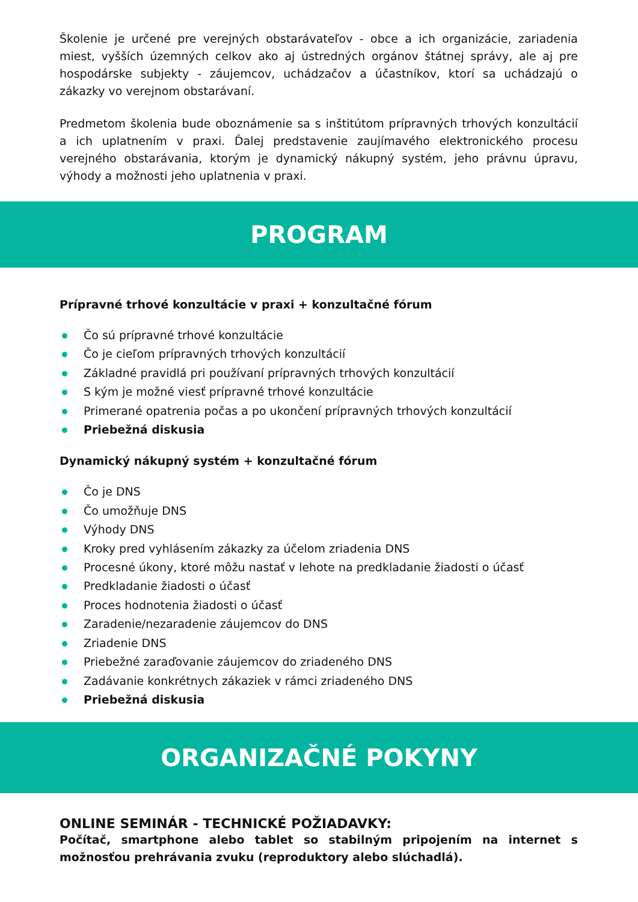Školenie je určené pre verejných obstarávateľov - obce a ich organizácie, zariadenia miest, vyšších územných celkov ako aj ústredných orgánov štátnej správy, ale aj pre hospodárske subjekty - záujemcov, uchádzačov a účastníkov, ktorí sa uchádzajú o zákazky vo verejnom obstarávaní.
Predmetom školenia bude oboznámenie sa s inštitútom prípravných trhových konzultácií a ich uplatnením v praxi. Ďalej predstavenie zaujímavého elektronického procesu verejného obstarávania, ktorým je dynamický nákupný systém, jeho právnu úpravu, výhody a možnosti jeho uplatnenia v praxi.
PROGRAM
Prípravné trhové konzultácie v praxi + konzultačné fórum
Čo sú prípravné trhové konzultácie
Čo je cieľom prípravných trhových konzultácií
Základné pravidlá pri používaní prípravných trhových konzultácií
S kým je možné viesť prípravné trhové konzultácie
Primerané opatrenia počas a po ukončení prípravných trhových konzultácií
Priebežná diskusia
Dynamický nákupný systém + konzultačné fórum
Čo je DNS
Čo umožňuje DNS
Výhody DNS
Kroky pred vyhlásením zákazky za účelom zriadenia DNS
Procesné úkony, ktoré môžu nastať v lehote na predkladanie žiadosti o účasť
Predkladanie žiadosti o účasť
Proces hodnotenia žiadosti o účasť
Zaradenie/nezaradenie záujemcov do DNS
Zriadenie DNS
Priebežné zaraďovanie záujemcov do zriadeného DNS
Zadávanie konkrétnych zákaziek v rámci zriadeného DNS
Priebežná diskusia
ORGANIZAČNÉ POKYNY
ONLINE SEMINÁR - TECHNICKÉ POŽIADAVKY:
Počítač, smartphone alebo tablet so stabilným pripojením na internet s možnosťou prehrávania zvuku (reproduktory alebo slúchadlá).